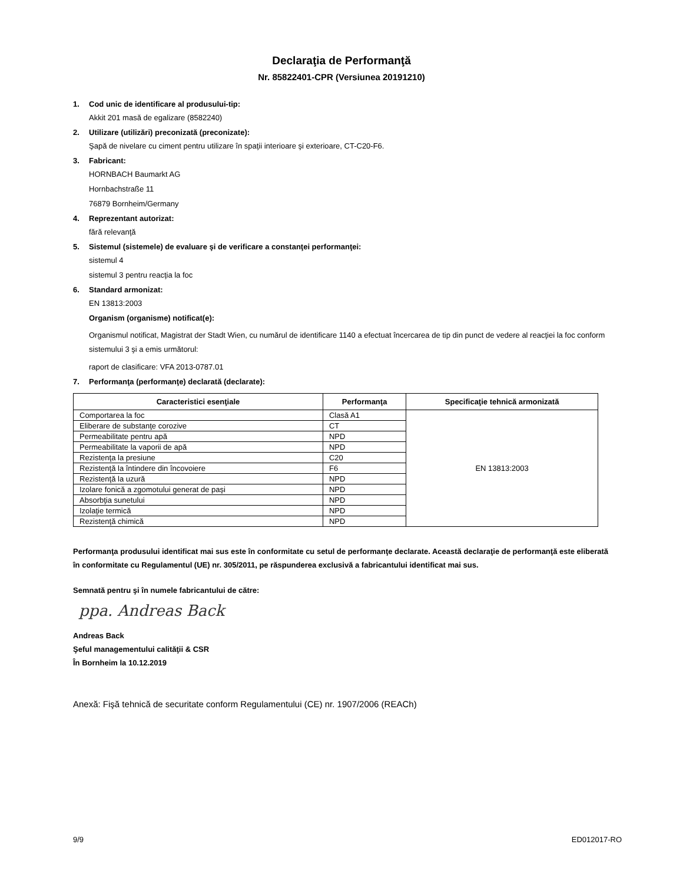Declaraţia de Performanţă
Nr. 85822401-CPR (Versiunea 20191210)
1. Cod unic de identificare al produsului-tip:
Akkit 201 masă de egalizare (8582240)
2. Utilizare (utilizări) preconizată (preconizate):
Şapă de nivelare cu ciment pentru utilizare în spaţii interioare şi exterioare, CT-C20-F6.
3. Fabricant:
HORNBACH Baumarkt AG
Hornbachstraße 11
76879 Bornheim/Germany
4. Reprezentant autorizat:
fără relevanţă
5. Sistemul (sistemele) de evaluare şi de verificare a constanţei performanţei:
sistemul 4
sistemul 3 pentru reacţia la foc
6. Standard armonizat:
EN 13813:2003
Organism (organisme) notificat(e):
Organismul notificat, Magistrat der Stadt Wien, cu numărul de identificare 1140 a efectuat încercarea de tip din punct de vedere al reacţiei la foc conform sistemului 3 şi a emis următorul:
raport de clasificare: VFA 2013-0787.01
7. Performanţa (performanţe) declarată (declarate):
| Caracteristici esenţiale | Performanţa | Specificaţie tehnică armonizată |
| --- | --- | --- |
| Comportarea la foc | Clasă A1 | EN 13813:2003 |
| Eliberare de substanţe corozive | CT | |
| Permeabilitate pentru apă | NPD | |
| Permeabilitate la vaporii de apă | NPD | |
| Rezistenţa la presiune | C20 | |
| Rezistenţă la întindere din încovoiere | F6 | |
| Rezistenţă la uzură | NPD | |
| Izolare fonică a zgomotului generat de paşi | NPD | |
| Absorbţia sunetului | NPD | |
| Izolaţie termică | NPD | |
| Rezistenţă chimică | NPD | |
Performanţa produsului identificat mai sus este în conformitate cu setul de performanţe declarate. Această declaraţie de performanţă este eliberată în conformitate cu Regulamentul (UE) nr. 305/2011, pe răspunderea exclusivă a fabricantului identificat mai sus.
Semnată pentru şi în numele fabricantului de către:
ppa. Andreas Back
Andreas Back
Şeful managementului calităţii & CSR
În Bornheim la 10.12.2019
Anexă: Fişă tehnică de securitate conform Regulamentului (CE) nr. 1907/2006 (REACh)
9/9 ED012017-RO